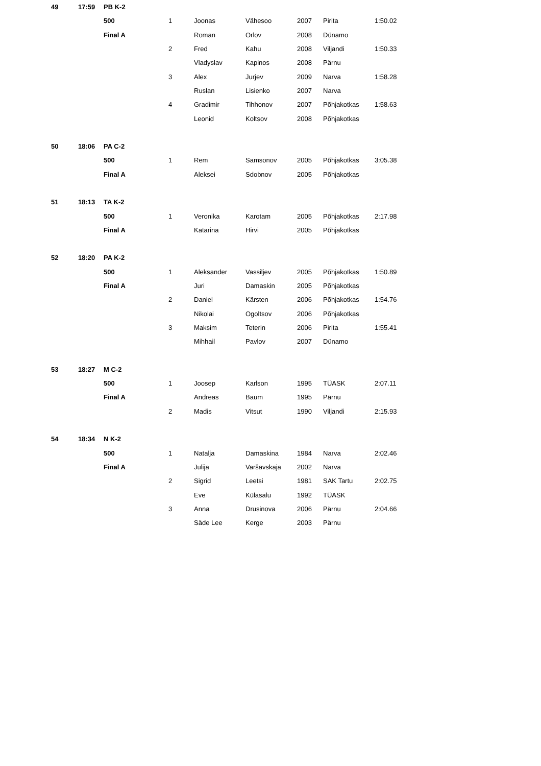| 49 | 17:59 | PB K-2 | | | | | | |
| | | 500 | 1 | Joonas | Vähesoo | 2007 | Pirita | 1:50.02 |
| | | Final A | | Roman | Orlov | 2008 | Dünamo | |
| | | | 2 | Fred | Kahu | 2008 | Viljandi | 1:50.33 |
| | | | | Vladyslav | Kapinos | 2008 | Pärnu | |
| | | | 3 | Alex | Jurjev | 2009 | Narva | 1:58.28 |
| | | | | Ruslan | Lisienko | 2007 | Narva | |
| | | | 4 | Gradimir | Tihhonov | 2007 | Põhjakotkas | 1:58.63 |
| | | | | Leonid | Koltsov | 2008 | Põhjakotkas | |
| 50 | 18:06 | PA C-2 | | | | | | |
| | | 500 | 1 | Rem | Samsonov | 2005 | Põhjakotkas | 3:05.38 |
| | | Final A | | Aleksei | Sdobnov | 2005 | Põhjakotkas | |
| 51 | 18:13 | TA K-2 | | | | | | |
| | | 500 | 1 | Veronika | Karotam | 2005 | Põhjakotkas | 2:17.98 |
| | | Final A | | Katarina | Hirvi | 2005 | Põhjakotkas | |
| 52 | 18:20 | PA K-2 | | | | | | |
| | | 500 | 1 | Aleksander | Vassiljev | 2005 | Põhjakotkas | 1:50.89 |
| | | Final A | | Juri | Damaskin | 2005 | Põhjakotkas | |
| | | | 2 | Daniel | Kärsten | 2006 | Põhjakotkas | 1:54.76 |
| | | | | Nikolai | Ogoltsov | 2006 | Põhjakotkas | |
| | | | 3 | Maksim | Teterin | 2006 | Pirita | 1:55.41 |
| | | | | Mihhail | Pavlov | 2007 | Dünamo | |
| 53 | 18:27 | M C-2 | | | | | | |
| | | 500 | 1 | Joosep | Karlson | 1995 | TÜASK | 2:07.11 |
| | | Final A | | Andreas | Baum | 1995 | Pärnu | |
| | | | 2 | Madis | Vitsut | 1990 | Viljandi | 2:15.93 |
| 54 | 18:34 | N K-2 | | | | | | |
| | | 500 | 1 | Natalja | Damaskina | 1984 | Narva | 2:02.46 |
| | | Final A | | Julija | Varšavskaja | 2002 | Narva | |
| | | | 2 | Sigrid | Leetsi | 1981 | SAK Tartu | 2:02.75 |
| | | | | Eve | Külasalu | 1992 | TÜASK | |
| | | | 3 | Anna | Drusinova | 2006 | Pärnu | 2:04.66 |
| | | | | Säde Lee | Kerge | 2003 | Pärnu | |